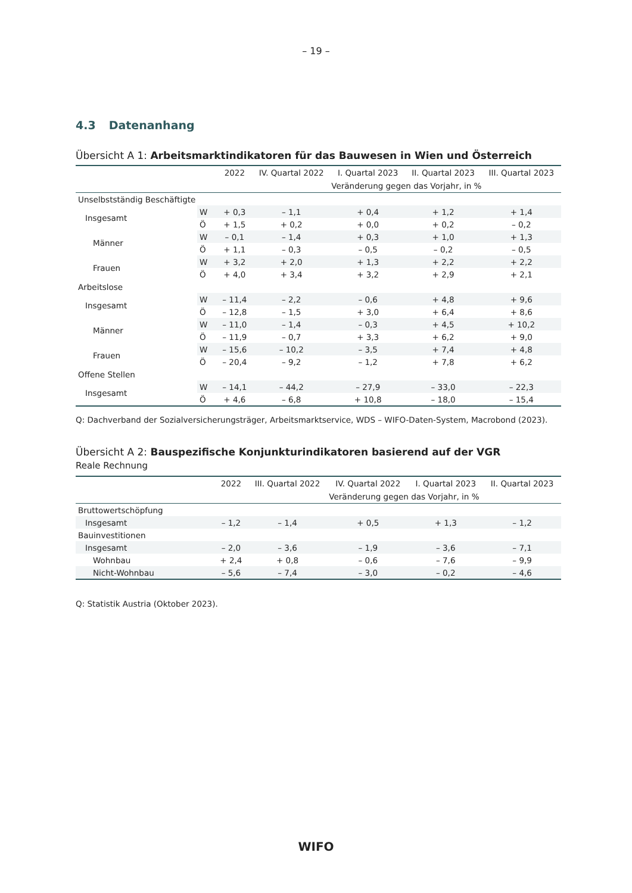– 19 –
4.3 Datenanhang
Übersicht A 1: Arbeitsmarktindikatoren für das Bauwesen in Wien und Österreich
| | | 2022 | IV. Quartal 2022 | I. Quartal 2023 | II. Quartal 2023 | III. Quartal 2023 |
| --- | --- | --- | --- | --- | --- | --- |
| | | | Veränderung gegen das Vorjahr, in % | | | |
| Unselbstständig Beschäftigte | | | | | | |
| Insgesamt | W | + 0,3 | – 1,1 | + 0,4 | + 1,2 | + 1,4 |
| | Ö | + 1,5 | + 0,2 | + 0,0 | + 0,2 | – 0,2 |
| Männer | W | – 0,1 | – 1,4 | + 0,3 | + 1,0 | + 1,3 |
| | Ö | + 1,1 | – 0,3 | – 0,5 | – 0,2 | – 0,5 |
| Frauen | W | + 3,2 | + 2,0 | + 1,3 | + 2,2 | + 2,2 |
| | Ö | + 4,0 | + 3,4 | + 3,2 | + 2,9 | + 2,1 |
| Arbeitslose | | | | | | |
| Insgesamt | W | – 11,4 | – 2,2 | – 0,6 | + 4,8 | + 9,6 |
| | Ö | – 12,8 | – 1,5 | + 3,0 | + 6,4 | + 8,6 |
| Männer | W | – 11,0 | – 1,4 | – 0,3 | + 4,5 | + 10,2 |
| | Ö | – 11,9 | – 0,7 | + 3,3 | + 6,2 | + 9,0 |
| Frauen | W | – 15,6 | – 10,2 | – 3,5 | + 7,4 | + 4,8 |
| | Ö | – 20,4 | – 9,2 | – 1,2 | + 7,8 | + 6,2 |
| Offene Stellen | | | | | | |
| Insgesamt | W | – 14,1 | – 44,2 | – 27,9 | – 33,0 | – 22,3 |
| | Ö | + 4,6 | – 6,8 | + 10,8 | – 18,0 | – 15,4 |
Q: Dachverband der Sozialversicherungsträger, Arbeitsmarktservice, WDS – WIFO-Daten-System, Macrobond (2023).
Übersicht A 2: Bauspezifische Konjunkturindikatoren basierend auf der VGR
Reale Rechnung
| | 2022 | III. Quartal 2022 | IV. Quartal 2022 | I. Quartal 2023 | II. Quartal 2023 |
| --- | --- | --- | --- | --- | --- |
| | | Veränderung gegen das Vorjahr, in % | | | |
| Bruttowertschöpfung | | | | | |
| Insgesamt | – 1,2 | – 1,4 | + 0,5 | + 1,3 | – 1,2 |
| Bauinvestitionen | | | | | |
| Insgesamt | – 2,0 | – 3,6 | – 1,9 | – 3,6 | – 7,1 |
| Wohnbau | + 2,4 | + 0,8 | – 0,6 | – 7,6 | – 9,9 |
| Nicht-Wohnbau | – 5,6 | – 7,4 | – 3,0 | – 0,2 | – 4,6 |
Q: Statistik Austria (Oktober 2023).
WIFO